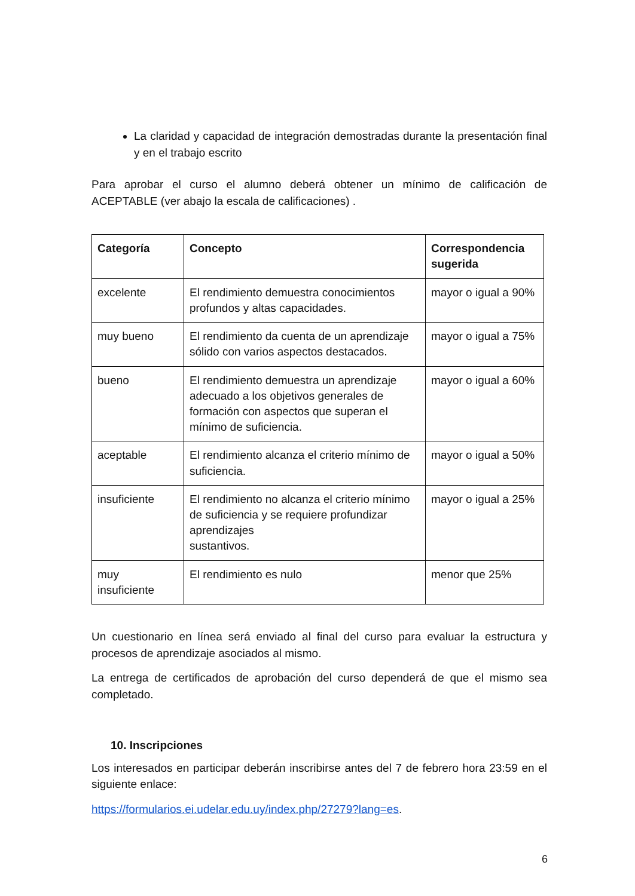La claridad y capacidad de integración demostradas durante la presentación final y en el trabajo escrito
Para aprobar el curso el alumno deberá obtener un mínimo de calificación de ACEPTABLE (ver abajo la escala de calificaciones) .
| Categoría | Concepto | Correspondencia sugerida |
| --- | --- | --- |
| excelente | El rendimiento demuestra conocimientos profundos y altas capacidades. | mayor o igual a 90% |
| muy bueno | El rendimiento da cuenta de un aprendizaje sólido con varios aspectos destacados. | mayor o igual a 75% |
| bueno | El rendimiento demuestra un aprendizaje adecuado a los objetivos generales de formación con aspectos que superan el mínimo de suficiencia. | mayor o igual a 60% |
| aceptable | El rendimiento alcanza el criterio mínimo de suficiencia. | mayor o igual a 50% |
| insuficiente | El rendimiento no alcanza el criterio mínimo de suficiencia y se requiere profundizar aprendizajes sustantivos. | mayor o igual a 25% |
| muy insuficiente | El rendimiento es nulo | menor que 25% |
Un cuestionario en línea será enviado al final del curso para evaluar la estructura y procesos de aprendizaje asociados al mismo.
La entrega de certificados de aprobación del curso dependerá de que el mismo sea completado.
10. Inscripciones
Los interesados en participar deberán inscribirse antes del 7 de febrero hora 23:59 en el siguiente enlace:
https://formularios.ei.udelar.edu.uy/index.php/27279?lang=es.
6